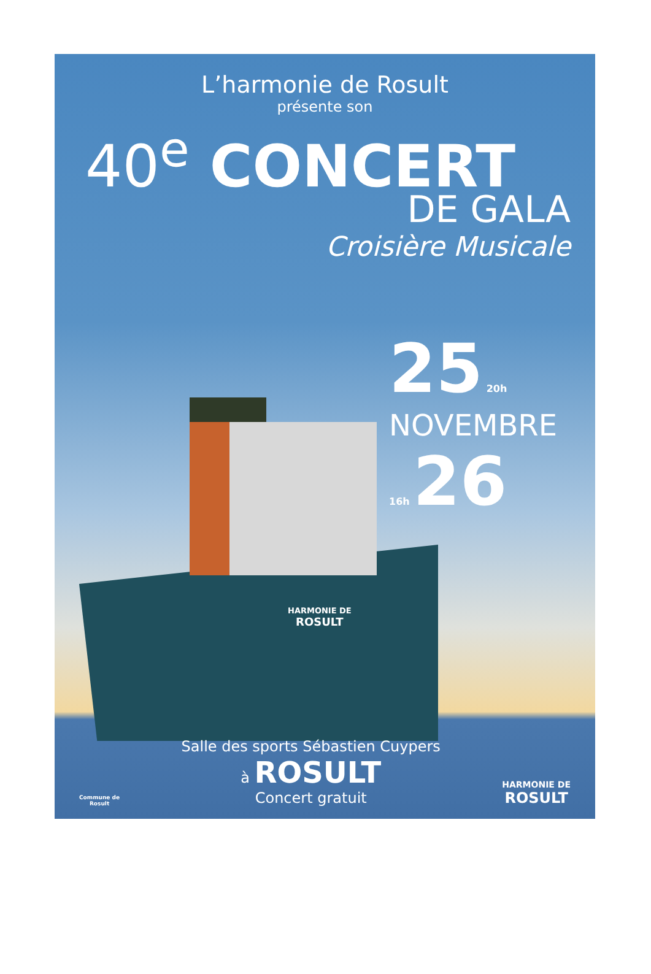L’harmonie de Rosult
présente son
40<sup>e</sup> CONCERT
DE GALA
Croisière Musicale
25 20h
NOVEMBRE
16h 26
HARMONIE DE
ROSULT
Commune de
Rosult
Salle des sports Sébastien Cuypers
à ROSULT
Concert gratuit
HARMONIE DE
ROSULT